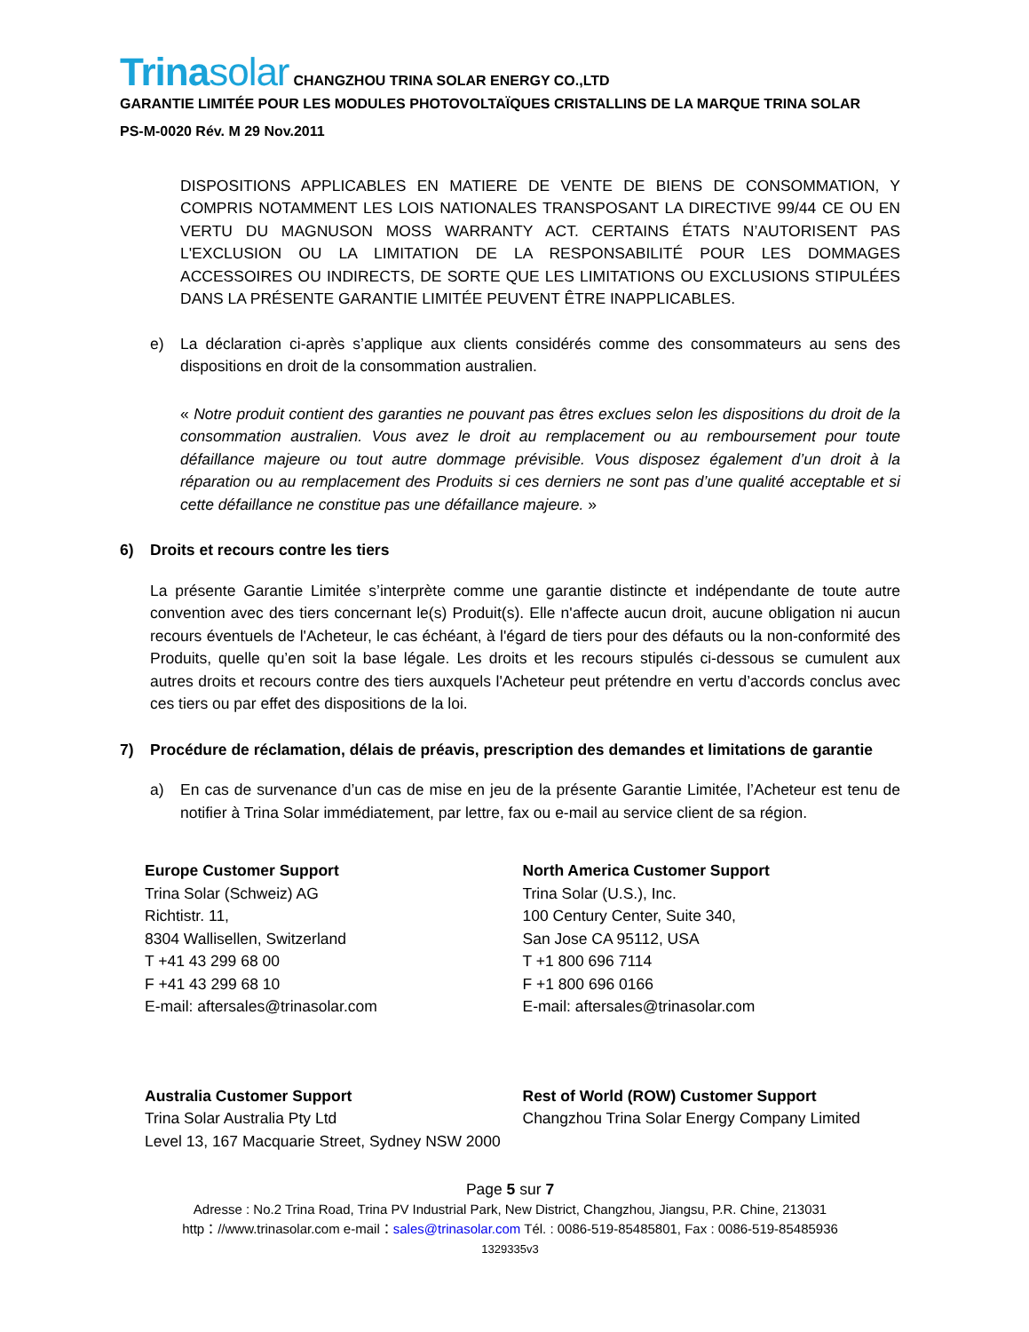Trinasolar CHANGZHOU TRINA SOLAR ENERGY CO.,LTD
GARANTIE LIMITÉE POUR LES MODULES PHOTOVOLTAÏQUES CRISTALLINS DE LA MARQUE TRINA SOLAR
PS-M-0020 Rév. M 29 Nov.2011
DISPOSITIONS APPLICABLES EN MATIERE DE VENTE DE BIENS DE CONSOMMATION, Y COMPRIS NOTAMMENT LES LOIS NATIONALES TRANSPOSANT LA DIRECTIVE 99/44 CE OU EN VERTU DU MAGNUSON MOSS WARRANTY ACT. CERTAINS ÉTATS N’AUTORISENT PAS L'EXCLUSION OU LA LIMITATION DE LA RESPONSABILITÉ POUR LES DOMMAGES ACCESSOIRES OU INDIRECTS, DE SORTE QUE LES LIMITATIONS OU EXCLUSIONS STIPULÉES DANS LA PRÉSENTE GARANTIE LIMITÉE PEUVENT ÊTRE INAPPLICABLES.
e) La déclaration ci-après s’applique aux clients considérés comme des consommateurs au sens des dispositions en droit de la consommation australien.
« Notre produit contient des garanties ne pouvant pas êtres exclues selon les dispositions du droit de la consommation australien. Vous avez le droit au remplacement ou au remboursement pour toute défaillance majeure ou tout autre dommage prévisible. Vous disposez également d’un droit à la réparation ou au remplacement des Produits si ces derniers ne sont pas d’une qualité acceptable et si cette défaillance ne constitue pas une défaillance majeure. »
6) Droits et recours contre les tiers
La présente Garantie Limitée s’interprète comme une garantie distincte et indépendante de toute autre convention avec des tiers concernant le(s) Produit(s). Elle n'affecte aucun droit, aucune obligation ni aucun recours éventuels de l'Acheteur, le cas échéant, à l'égard de tiers pour des défauts ou la non-conformité des Produits, quelle qu’en soit la base légale. Les droits et les recours stipulés ci-dessous se cumulent aux autres droits et recours contre des tiers auxquels l'Acheteur peut prétendre en vertu d’accords conclus avec ces tiers ou par effet des dispositions de la loi.
7) Procédure de réclamation, délais de préavis, prescription des demandes et limitations de garantie
a) En cas de survenance d’un cas de mise en jeu de la présente Garantie Limitée, l’Acheteur est tenu de notifier à Trina Solar immédiatement, par lettre, fax ou e-mail au service client de sa région.
Europe Customer Support
Trina Solar (Schweiz) AG
Richtistr. 11,
8304 Wallisellen, Switzerland
T +41 43 299 68 00
F +41 43 299 68 10
E-mail: aftersales@trinasolar.com
North America Customer Support
Trina Solar (U.S.), Inc.
100 Century Center, Suite 340,
San Jose CA 95112, USA
T +1 800 696 7114
F +1 800 696 0166
E-mail: aftersales@trinasolar.com
Australia Customer Support
Trina Solar Australia Pty Ltd
Level 13, 167 Macquarie Street, Sydney NSW 2000
Rest of World (ROW) Customer Support
Changzhou Trina Solar Energy Company Limited
Page 5 sur 7
Adresse : No.2 Trina Road, Trina PV Industrial Park, New District, Changzhou, Jiangsu, P.R. Chine, 213031
http：//www.trinasolar.com e-mail：sales@trinasolar.com Tél. : 0086-519-85485801, Fax : 0086-519-85485936
1329335v3